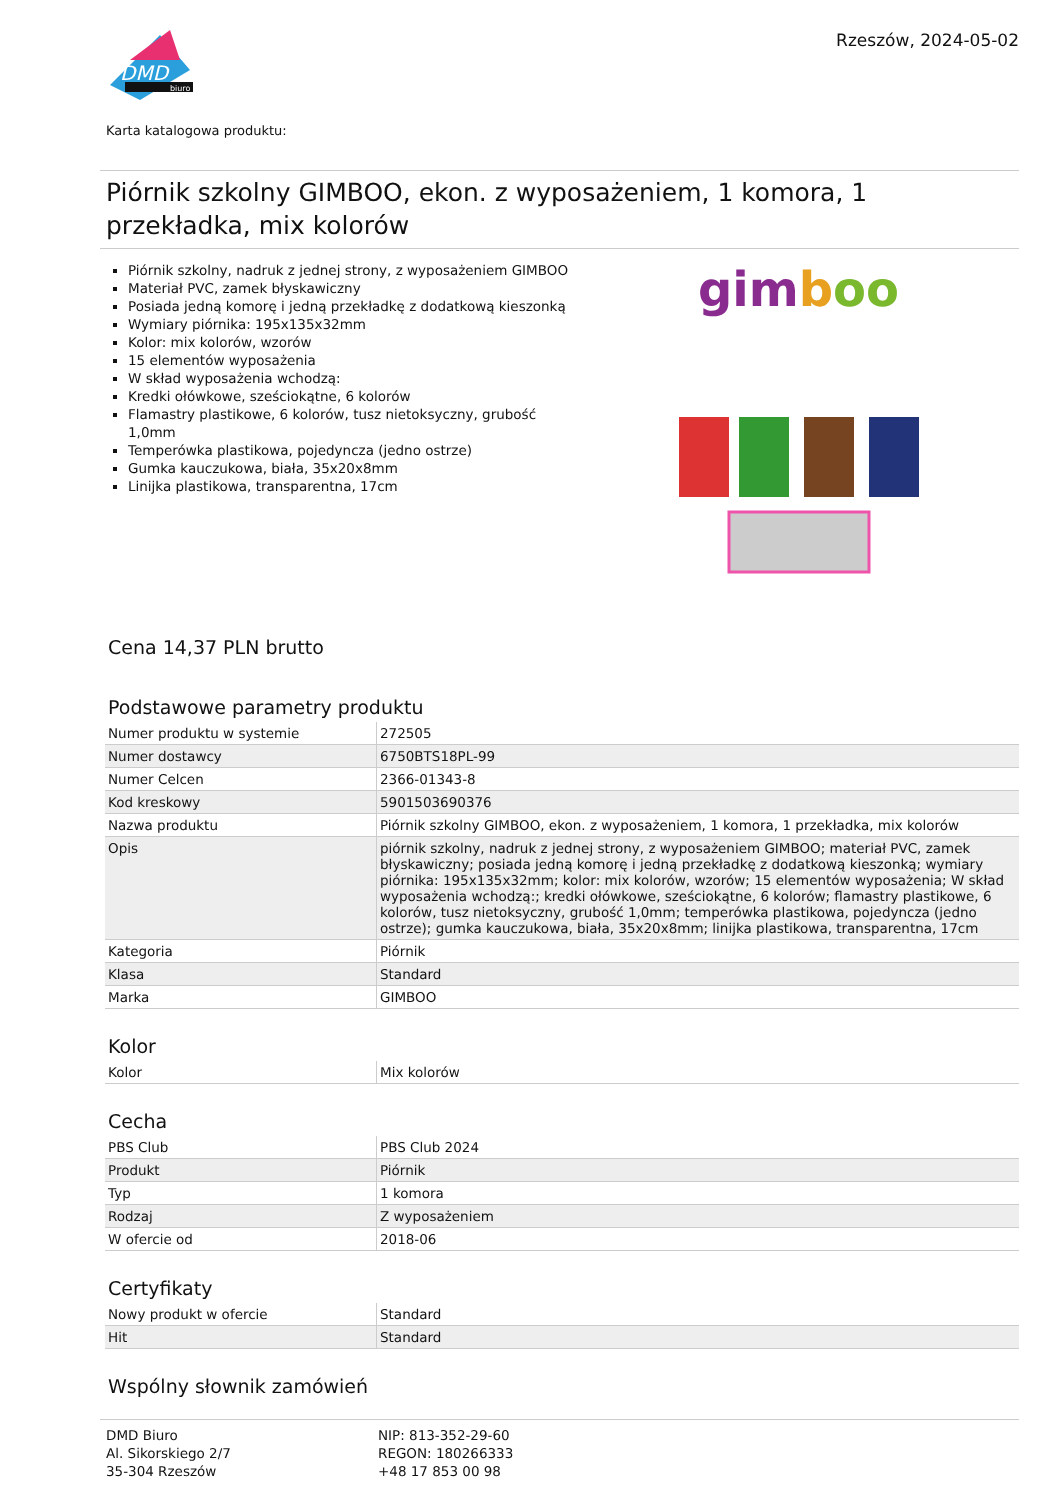DMD
biuro
Rzeszów, 2024-05-02
Karta katalogowa produktu:
Piórnik szkolny GIMBOO, ekon. z wyposażeniem, 1 komora, 1 przekładka, mix kolorów
Piórnik szkolny, nadruk z jednej strony, z wyposażeniem GIMBOO
Materiał PVC, zamek błyskawiczny
Posiada jedną komorę i jedną przekładkę z dodatkową kieszonką
Wymiary piórnika: 195x135x32mm
Kolor: mix kolorów, wzorów
15 elementów wyposażenia
W skład wyposażenia wchodzą:
Kredki ołówkowe, sześciokątne, 6 kolorów
Flamastry plastikowe, 6 kolorów, tusz nietoksyczny, grubość 1,0mm
Temperówka plastikowa, pojedyncza (jedno ostrze)
Gumka kauczukowa, biała, 35x20x8mm
Linijka plastikowa, transparentna, 17cm
gimboo
Cena 14,37 PLN brutto
Podstawowe parametry produktu
| Numer produktu w systemie | 272505 |
| Numer dostawcy | 6750BTS18PL-99 |
| Numer Celcen | 2366-01343-8 |
| Kod kreskowy | 5901503690376 |
| Nazwa produktu | Piórnik szkolny GIMBOO, ekon. z wyposażeniem, 1 komora, 1 przekładka, mix kolorów |
| Opis | piórnik szkolny, nadruk z jednej strony, z wyposażeniem GIMBOO; materiał PVC, zamek błyskawiczny; posiada jedną komorę i jedną przekładkę z dodatkową kieszonką; wymiary piórnika: 195x135x32mm; kolor: mix kolorów, wzorów; 15 elementów wyposażenia; W skład wyposażenia wchodzą:; kredki ołówkowe, sześciokątne, 6 kolorów; flamastry plastikowe, 6 kolorów, tusz nietoksyczny, grubość 1,0mm; temperówka plastikowa, pojedyncza (jedno ostrze); gumka kauczukowa, biała, 35x20x8mm; linijka plastikowa, transparentna, 17cm |
| Kategoria | Piórnik |
| Klasa | Standard |
| Marka | GIMBOO |
Kolor
| Kolor | Mix kolorów |
Cecha
| PBS Club | PBS Club 2024 |
| Produkt | Piórnik |
| Typ | 1 komora |
| Rodzaj | Z wyposażeniem |
| W ofercie od | 2018-06 |
Certyfikaty
| Nowy produkt w ofercie | Standard |
| Hit | Standard |
Wspólny słownik zamówień
DMD Biuro
Al. Sikorskiego 2/7
35-304 Rzeszów
NIP: 813-352-29-60
REGON: 180266333
+48 17 853 00 98